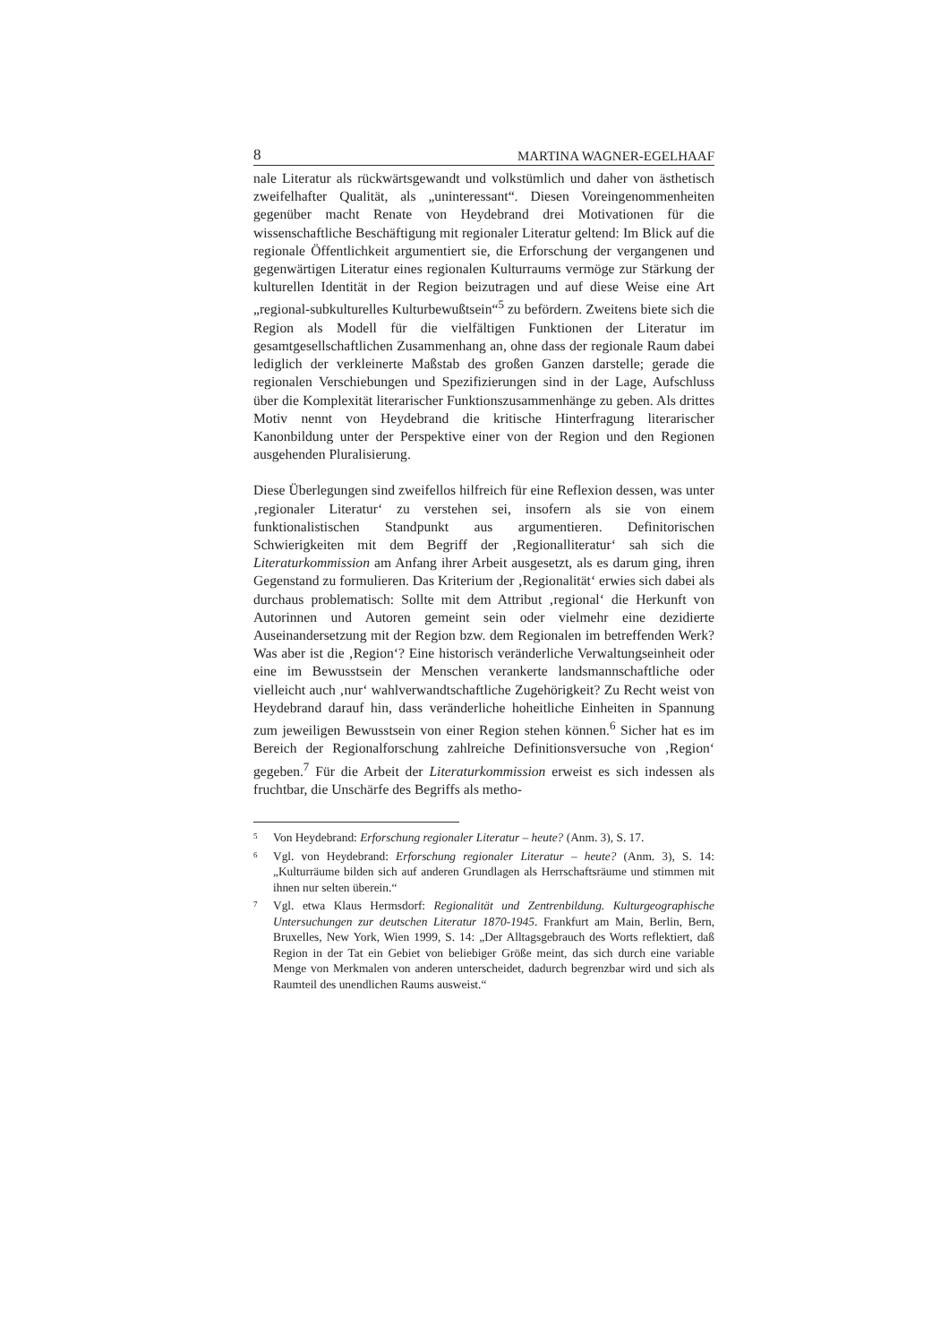8 MARTINA WAGNER-EGELHAAF
nale Literatur als rückwärtsgewandt und volkstümlich und daher von ästhetisch zweifelhafter Qualität, als „uninteressant“. Diesen Voreingenommenheiten gegenüber macht Renate von Heydebrand drei Motivationen für die wissenschaftliche Beschäftigung mit regionaler Literatur geltend: Im Blick auf die regionale Öffentlichkeit argumentiert sie, die Erforschung der vergangenen und gegenwärtigen Literatur eines regionalen Kulturraums vermöge zur Stärkung der kulturellen Identität in der Region beizutragen und auf diese Weise eine Art „regional-subkulturelles Kulturbewußtsein“<sup>5</sup> zu befördern. Zweitens biete sich die Region als Modell für die vielfältigen Funktionen der Literatur im gesamtgesellschaftlichen Zusammenhang an, ohne dass der regionale Raum dabei lediglich der verkleinerte Maßstab des großen Ganzen darstelle; gerade die regionalen Verschiebungen und Spezifizierungen sind in der Lage, Aufschluss über die Komplexität literarischer Funktionszusammenhänge zu geben. Als drittes Motiv nennt von Heydebrand die kritische Hinterfragung literarischer Kanonbildung unter der Perspektive einer von der Region und den Regionen ausgehenden Pluralisierung.
Diese Überlegungen sind zweifellos hilfreich für eine Reflexion dessen, was unter ‚regionaler Literatur‘ zu verstehen sei, insofern als sie von einem funktionalistischen Standpunkt aus argumentieren. Definitorischen Schwierigkeiten mit dem Begriff der ‚Regionalliteratur‘ sah sich die Literaturkommission am Anfang ihrer Arbeit ausgesetzt, als es darum ging, ihren Gegenstand zu formulieren. Das Kriterium der ‚Regionalität‘ erwies sich dabei als durchaus problematisch: Sollte mit dem Attribut ‚regional‘ die Herkunft von Autorinnen und Autoren gemeint sein oder vielmehr eine dezidierte Auseinandersetzung mit der Region bzw. dem Regionalen im betreffenden Werk? Was aber ist die ‚Region‘? Eine historisch veränderliche Verwaltungseinheit oder eine im Bewusstsein der Menschen verankerte landsmannschaftliche oder vielleicht auch ‚nur‘ wahlverwandtschaftliche Zugehörigkeit? Zu Recht weist von Heydebrand darauf hin, dass veränderliche hoheitliche Einheiten in Spannung zum jeweiligen Bewusstsein von einer Region stehen können.<sup>6</sup> Sicher hat es im Bereich der Regionalforschung zahlreiche Definitionsversuche von ‚Region‘ gegeben.<sup>7</sup> Für die Arbeit der Literaturkommission erweist es sich indessen als fruchtbar, die Unschärfe des Begriffs als metho-
<sup>5</sup> Von Heydebrand: Erforschung regionaler Literatur – heute? (Anm. 3), S. 17.
<sup>6</sup> Vgl. von Heydebrand: Erforschung regionaler Literatur – heute? (Anm. 3), S. 14: „Kulturräume bilden sich auf anderen Grundlagen als Herrschaftsräume und stimmen mit ihnen nur selten überein.“
<sup>7</sup> Vgl. etwa Klaus Hermsdorf: Regionalität und Zentrenbildung. Kulturgeographische Untersuchungen zur deutschen Literatur 1870-1945. Frankfurt am Main, Berlin, Bern, Bruxelles, New York, Wien 1999, S. 14: „Der Alltagsgebrauch des Worts reflektiert, daß Region in der Tat ein Gebiet von beliebiger Größe meint, das sich durch eine variable Menge von Merkmalen von anderen unterscheidet, dadurch begrenzbar wird und sich als Raumteil des unendlichen Raums ausweist.“